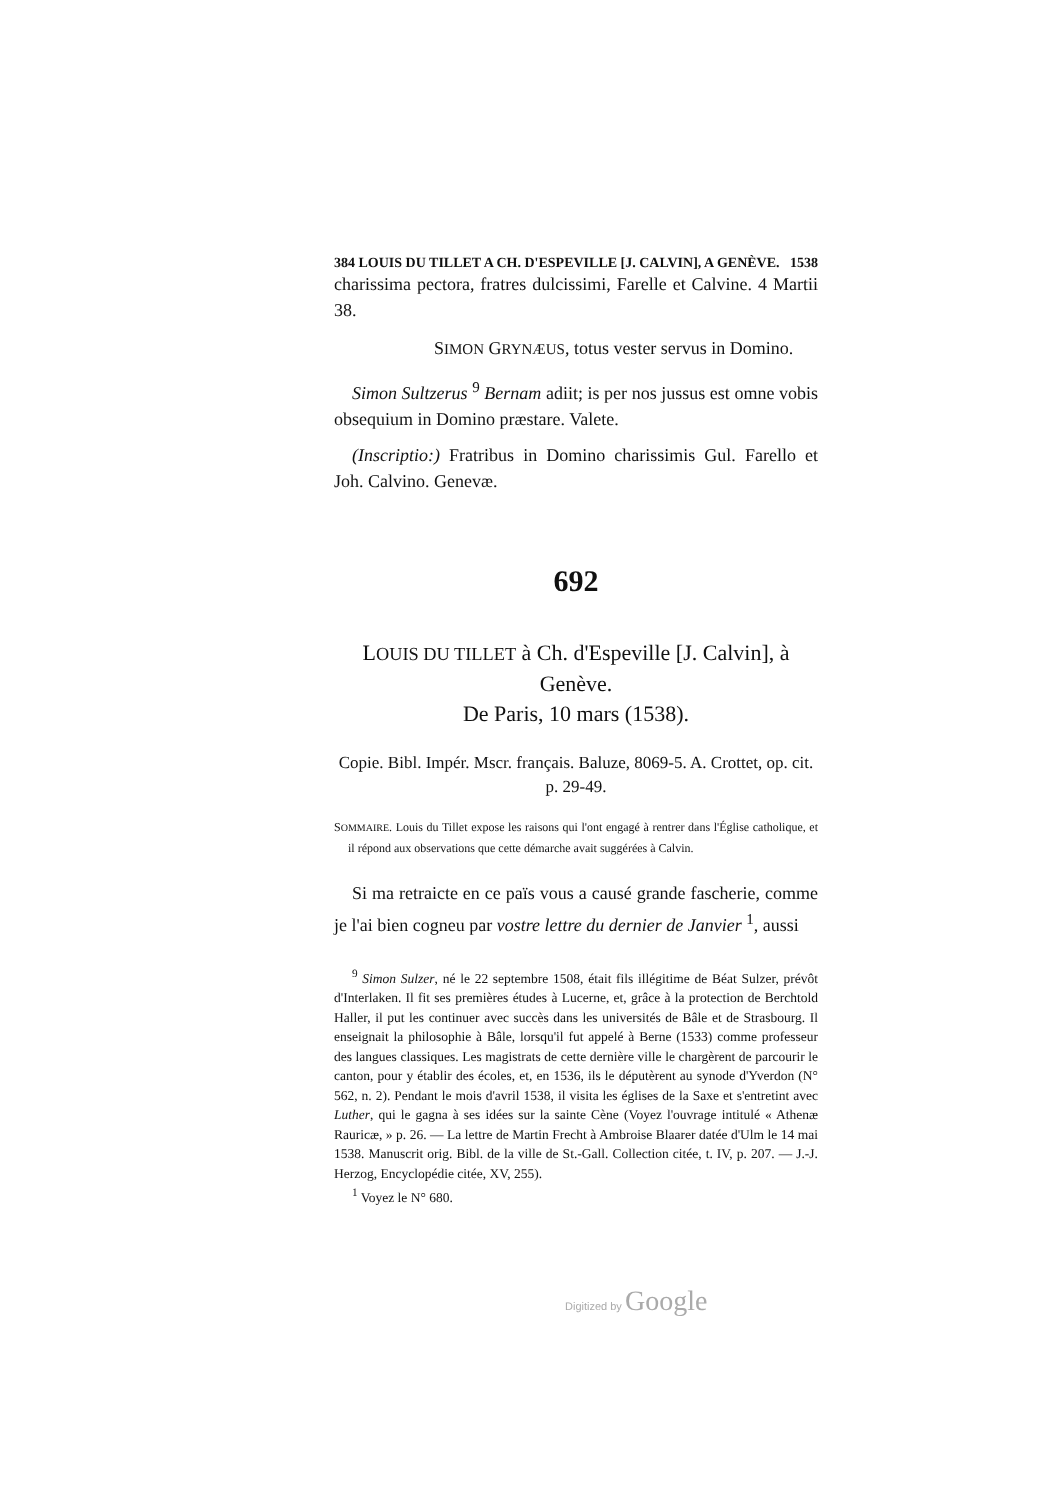384 LOUIS DU TILLET A CH. D'ESPEVILLE [J. CALVIN], A GENÈVE. 1538
charissima pectora, fratres dulcissimi, Farelle et Calvine. 4 Martii 38.
SIMON GRYNÆUS, totus vester servus in Domino.
Simon Sultzerus <sup>9</sup> Bernam adiit; is per nos jussus est omne vobis obsequium in Domino præstare. Valete.
(Inscriptio:) Fratribus in Domino charissimis Gul. Farello et Joh. Calvino. Genevæ.
692
LOUIS DU TILLET à Ch. d'Espeville [J. Calvin], à Genève.
De Paris, 10 mars (1538).
Copie. Bibl. Impér. Mscr. français. Baluze, 8069-5. A. Crottet, op. cit. p. 29-49.
SOMMAIRE. Louis du Tillet expose les raisons qui l'ont engagé à rentrer dans l'Église catholique, et il répond aux observations que cette démarche avait suggérées à Calvin.
Si ma retraicte en ce païs vous a causé grande fascherie, comme je l'ai bien cogneu par vostre lettre du dernier de Janvier <sup>1</sup>, aussi
<sup>9</sup> Simon Sulzer, né le 22 septembre 1508, était fils illégitime de Béat Sulzer, prévôt d'Interlaken. Il fit ses premières études à Lucerne, et, grâce à la protection de Berchtold Haller, il put les continuer avec succès dans les universités de Bâle et de Strasbourg. Il enseignait la philosophie à Bâle, lorsqu'il fut appelé à Berne (1533) comme professeur des langues classiques. Les magistrats de cette dernière ville le chargèrent de parcourir le canton, pour y établir des écoles, et, en 1536, ils le députèrent au synode d'Yverdon (N° 562, n. 2). Pendant le mois d'avril 1538, il visita les églises de la Saxe et s'entretint avec Luther, qui le gagna à ses idées sur la sainte Cène (Voyez l'ouvrage intitulé « Athenæ Rauricæ, » p. 26. — La lettre de Martin Frecht à Ambroise Blaarer datée d'Ulm le 14 mai 1538. Manuscrit orig. Bibl. de la ville de St.-Gall. Collection citée, t. IV, p. 207. — J.-J. Herzog, Encyclopédie citée, XV, 255).
<sup>1</sup> Voyez le N° 680.
Digitized by Google